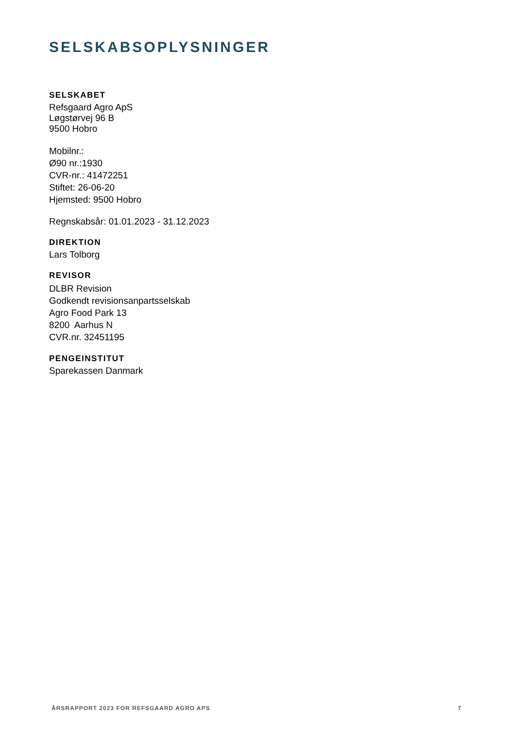SELSKABSOPLYSNINGER
SELSKABET
Refsgaard Agro ApS
Løgstørvej 96 B
9500 Hobro
Mobilnr.:
Ø90 nr.:1930
CVR-nr.: 41472251
Stiftet: 26-06-20
Hjemsted: 9500 Hobro
Regnskabsår: 01.01.2023 - 31.12.2023
DIREKTION
Lars Tolborg
REVISOR
DLBR Revision
Godkendt revisionsanpartsselskab
Agro Food Park 13
8200 Aarhus N
CVR.nr. 32451195
PENGEINSTITUT
Sparekassen Danmark
ÅRSRAPPORT 2023 FOR REFSGAARD AGRO APS 7